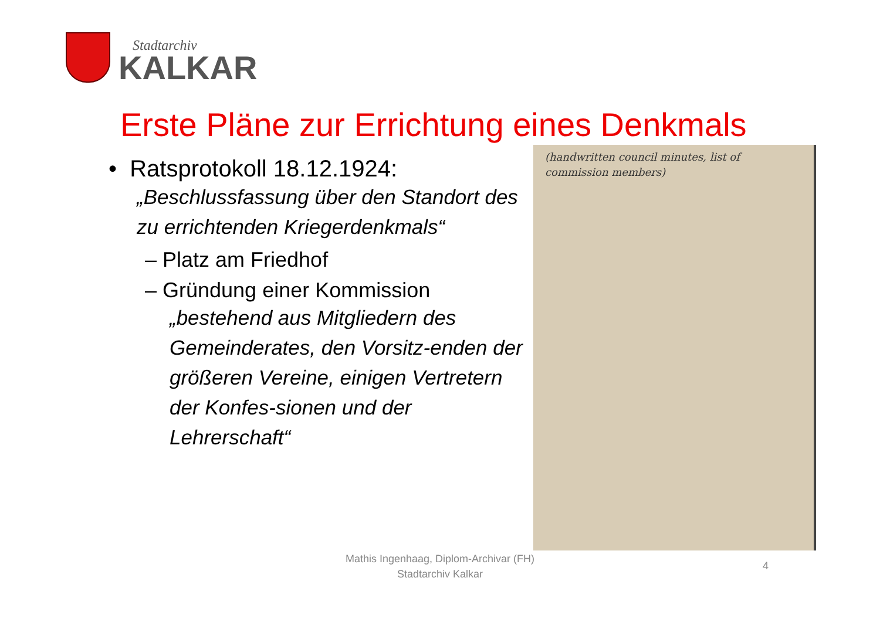Stadtarchiv
KALKAR
Erste Pläne zur Errichtung eines Denkmals
• Ratsprotokoll 18.12.1924:
„Beschlussfassung über den Standort des zu errichtenden Kriegerdenkmals“
– Platz am Friedhof
– Gründung einer Kommission
„bestehend aus Mitgliedern des Gemeinderates, den Vorsitz-enden der größeren Vereine, einigen Vertretern der Konfes-sionen und der Lehrerschaft“
(handwritten council minutes, list of commission members)
Mathis Ingenhaag, Diplom-Archivar (FH)
Stadtarchiv Kalkar
4